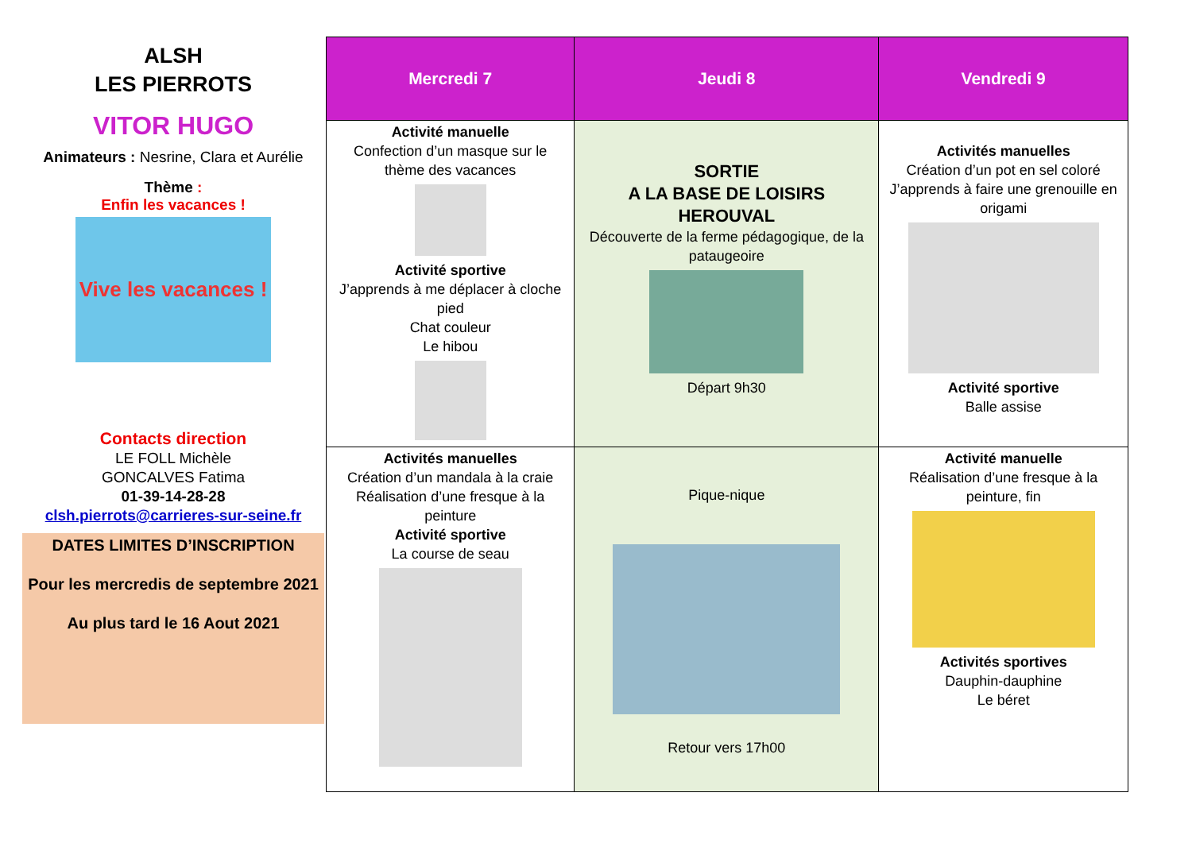ALSH
LES PIERROTS
VITOR HUGO
Animateurs : Nesrine, Clara et Aurélie
Thème :
Enfin les vacances !
Vive les vacances !
Contacts direction
LE FOLL Michèle
GONCALVES Fatima
01-39-14-28-28
clsh.pierrots@carrieres-sur-seine.fr
DATES LIMITES D’INSCRIPTION
Pour les mercredis de septembre 2021
Au plus tard le 16 Aout 2021
| Mercredi 7 | Jeudi 8 | Vendredi 9 |
| --- | --- | --- |
| Activité manuelle Confection d’un masque sur le thème des vacances Activité sportive J’apprends à me déplacer à cloche pied Chat couleur Le hibou | SORTIE A LA BASE DE LOISIRS HEROUVAL Découverte de la ferme pédagogique, de la pataugeoire Départ 9h30 | Activités manuelles Création d’un pot en sel coloré J’apprends à faire une grenouille en origami Activité sportive Balle assise |
| Activités manuelles Création d’un mandala à la craie Réalisation d’une fresque à la peinture Activité sportive La course de seau | Pique-nique Retour vers 17h00 | Activité manuelle Réalisation d’une fresque à la peinture, fin Activités sportives Dauphin-dauphine Le béret |